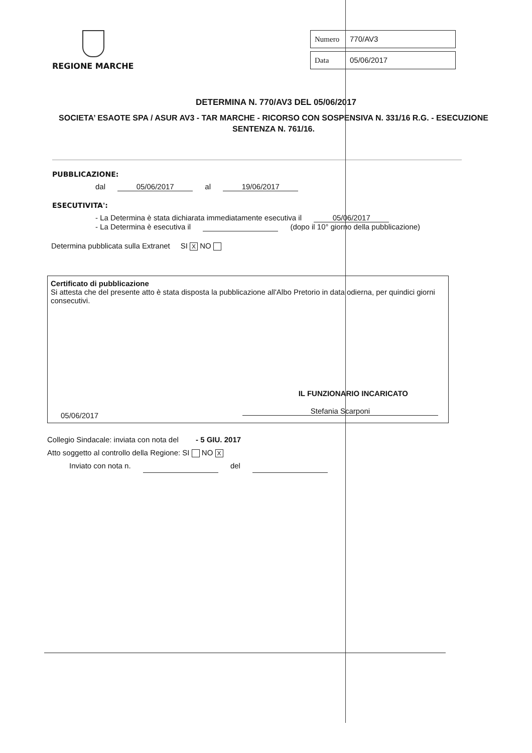REGIONE MARCHE
Numero 770/AV3
Data 05/06/2017
DETERMINA N. 770/AV3 DEL 05/06/2017
SOCIETA’ ESAOTE SPA / ASUR AV3 - TAR MARCHE - RICORSO CON SOSPENSIVA N. 331/16 R.G. - ESECUZIONE SENTENZA N. 761/16.
PUBBLICAZIONE:
dal 05/06/2017 al 19/06/2017
ESECUTIVITA':
- La Determina è stata dichiarata immediatamente esecutiva il 05/06/2017
- La Determina è esecutiva il (dopo il 10° giorno della pubblicazione)
Determina pubblicata sulla Extranet SI X NO
Certificato di pubblicazione
Si attesta che del presente atto è stata disposta la pubblicazione all'Albo Pretorio in data odierna, per quindici giorni consecutivi.
IL FUNZIONARIO INCARICATO
05/06/2017 Stefania Scarponi
Collegio Sindacale: inviata con nota del - 5 GIU. 2017
Atto soggetto al controllo della Regione: SI NO X
Inviato con nota n. del